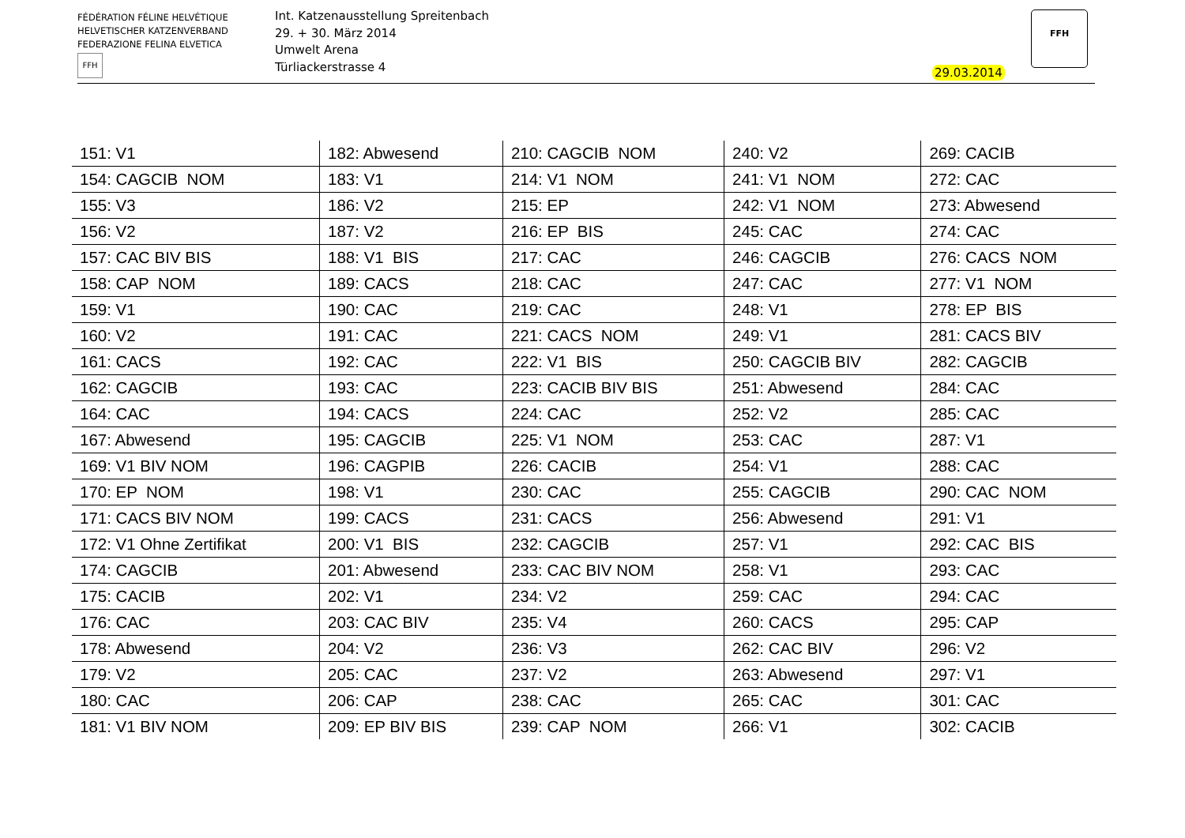FÉDÉRATION FÉLINE HELVÉTIQUE
HELVETISCHER KATZENVERBAND
FEDERAZIONE FELINA ELVETICA
FFH
Int. Katzenausstellung Spreitenbach
29. + 30. März 2014
Umwelt Arena
Türliackerstrasse 4
29.03.2014
FFH
| 151: V1 | 182: Abwesend | 210: CAGCIB NOM | 240: V2 | 269: CACIB |
| 154: CAGCIB NOM | 183: V1 | 214: V1 NOM | 241: V1 NOM | 272: CAC |
| 155: V3 | 186: V2 | 215: EP | 242: V1 NOM | 273: Abwesend |
| 156: V2 | 187: V2 | 216: EP BIS | 245: CAC | 274: CAC |
| 157: CAC BIV BIS | 188: V1 BIS | 217: CAC | 246: CAGCIB | 276: CACS NOM |
| 158: CAP NOM | 189: CACS | 218: CAC | 247: CAC | 277: V1 NOM |
| 159: V1 | 190: CAC | 219: CAC | 248: V1 | 278: EP BIS |
| 160: V2 | 191: CAC | 221: CACS NOM | 249: V1 | 281: CACS BIV |
| 161: CACS | 192: CAC | 222: V1 BIS | 250: CAGCIB BIV | 282: CAGCIB |
| 162: CAGCIB | 193: CAC | 223: CACIB BIV BIS | 251: Abwesend | 284: CAC |
| 164: CAC | 194: CACS | 224: CAC | 252: V2 | 285: CAC |
| 167: Abwesend | 195: CAGCIB | 225: V1 NOM | 253: CAC | 287: V1 |
| 169: V1 BIV NOM | 196: CAGPIB | 226: CACIB | 254: V1 | 288: CAC |
| 170: EP NOM | 198: V1 | 230: CAC | 255: CAGCIB | 290: CAC NOM |
| 171: CACS BIV NOM | 199: CACS | 231: CACS | 256: Abwesend | 291: V1 |
| 172: V1 Ohne Zertifikat | 200: V1 BIS | 232: CAGCIB | 257: V1 | 292: CAC BIS |
| 174: CAGCIB | 201: Abwesend | 233: CAC BIV NOM | 258: V1 | 293: CAC |
| 175: CACIB | 202: V1 | 234: V2 | 259: CAC | 294: CAC |
| 176: CAC | 203: CAC BIV | 235: V4 | 260: CACS | 295: CAP |
| 178: Abwesend | 204: V2 | 236: V3 | 262: CAC BIV | 296: V2 |
| 179: V2 | 205: CAC | 237: V2 | 263: Abwesend | 297: V1 |
| 180: CAC | 206: CAP | 238: CAC | 265: CAC | 301: CAC |
| 181: V1 BIV NOM | 209: EP BIV BIS | 239: CAP NOM | 266: V1 | 302: CACIB |